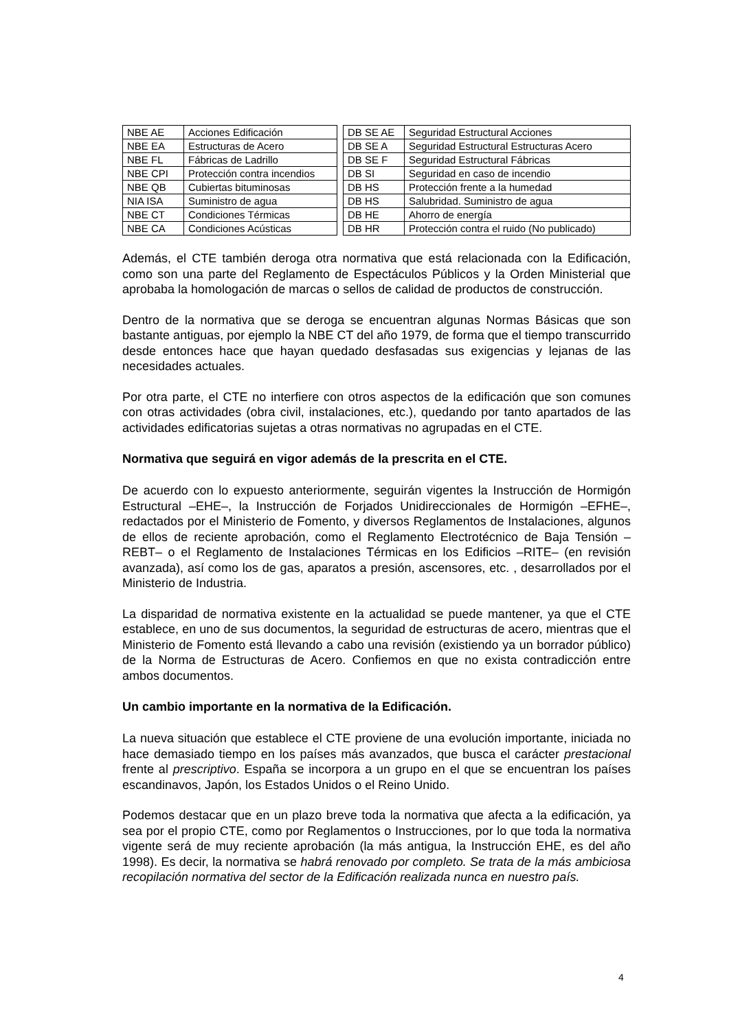| NBE AE | Acciones Edificación | | DB SE AE | Seguridad Estructural Acciones |
| NBE EA | Estructuras de Acero | | DB SE A | Seguridad Estructural Estructuras Acero |
| NBE FL | Fábricas de Ladrillo | | DB SE F | Seguridad Estructural Fábricas |
| NBE CPI | Protección contra incendios | | DB SI | Seguridad en caso de incendio |
| NBE QB | Cubiertas bituminosas | | DB HS | Protección frente a la humedad |
| NIA ISA | Suministro de agua | | DB HS | Salubridad. Suministro de agua |
| NBE CT | Condiciones Térmicas | | DB HE | Ahorro de energía |
| NBE CA | Condiciones Acústicas | | DB HR | Protección contra el ruido (No publicado) |
Además, el CTE también deroga otra normativa que está relacionada con la Edificación, como son una parte del Reglamento de Espectáculos Públicos y la Orden Ministerial que aprobaba la homologación de marcas o sellos de calidad de productos de construcción.
Dentro de la normativa que se deroga se encuentran algunas Normas Básicas que son bastante antiguas, por ejemplo la NBE CT del año 1979, de forma que el tiempo transcurrido desde entonces hace que hayan quedado desfasadas sus exigencias y lejanas de las necesidades actuales.
Por otra parte, el CTE no interfiere con otros aspectos de la edificación que son comunes con otras actividades (obra civil, instalaciones, etc.), quedando por tanto apartados de las actividades edificatorias sujetas a otras normativas no agrupadas en el CTE.
Normativa que seguirá en vigor además de la prescrita en el CTE.
De acuerdo con lo expuesto anteriormente, seguirán vigentes la Instrucción de Hormigón Estructural –EHE–, la Instrucción de Forjados Unidireccionales de Hormigón –EFHE–, redactados por el Ministerio de Fomento, y diversos Reglamentos de Instalaciones, algunos de ellos de reciente aprobación, como el Reglamento Electrotécnico de Baja Tensión –REBT– o el Reglamento de Instalaciones Térmicas en los Edificios –RITE– (en revisión avanzada), así como los de gas, aparatos a presión, ascensores, etc. , desarrollados por el Ministerio de Industria.
La disparidad de normativa existente en la actualidad se puede mantener, ya que el CTE establece, en uno de sus documentos, la seguridad de estructuras de acero, mientras que el Ministerio de Fomento está llevando a cabo una revisión (existiendo ya un borrador público) de la Norma de Estructuras de Acero. Confiemos en que no exista contradicción entre ambos documentos.
Un cambio importante en la normativa de la Edificación.
La nueva situación que establece el CTE proviene de una evolución importante, iniciada no hace demasiado tiempo en los países más avanzados, que busca el carácter prestacional frente al prescriptivo. España se incorpora a un grupo en el que se encuentran los países escandinavos, Japón, los Estados Unidos o el Reino Unido.
Podemos destacar que en un plazo breve toda la normativa que afecta a la edificación, ya sea por el propio CTE, como por Reglamentos o Instrucciones, por lo que toda la normativa vigente será de muy reciente aprobación (la más antigua, la Instrucción EHE, es del año 1998). Es decir, la normativa se habrá renovado por completo. Se trata de la más ambiciosa recopilación normativa del sector de la Edificación realizada nunca en nuestro país.
4